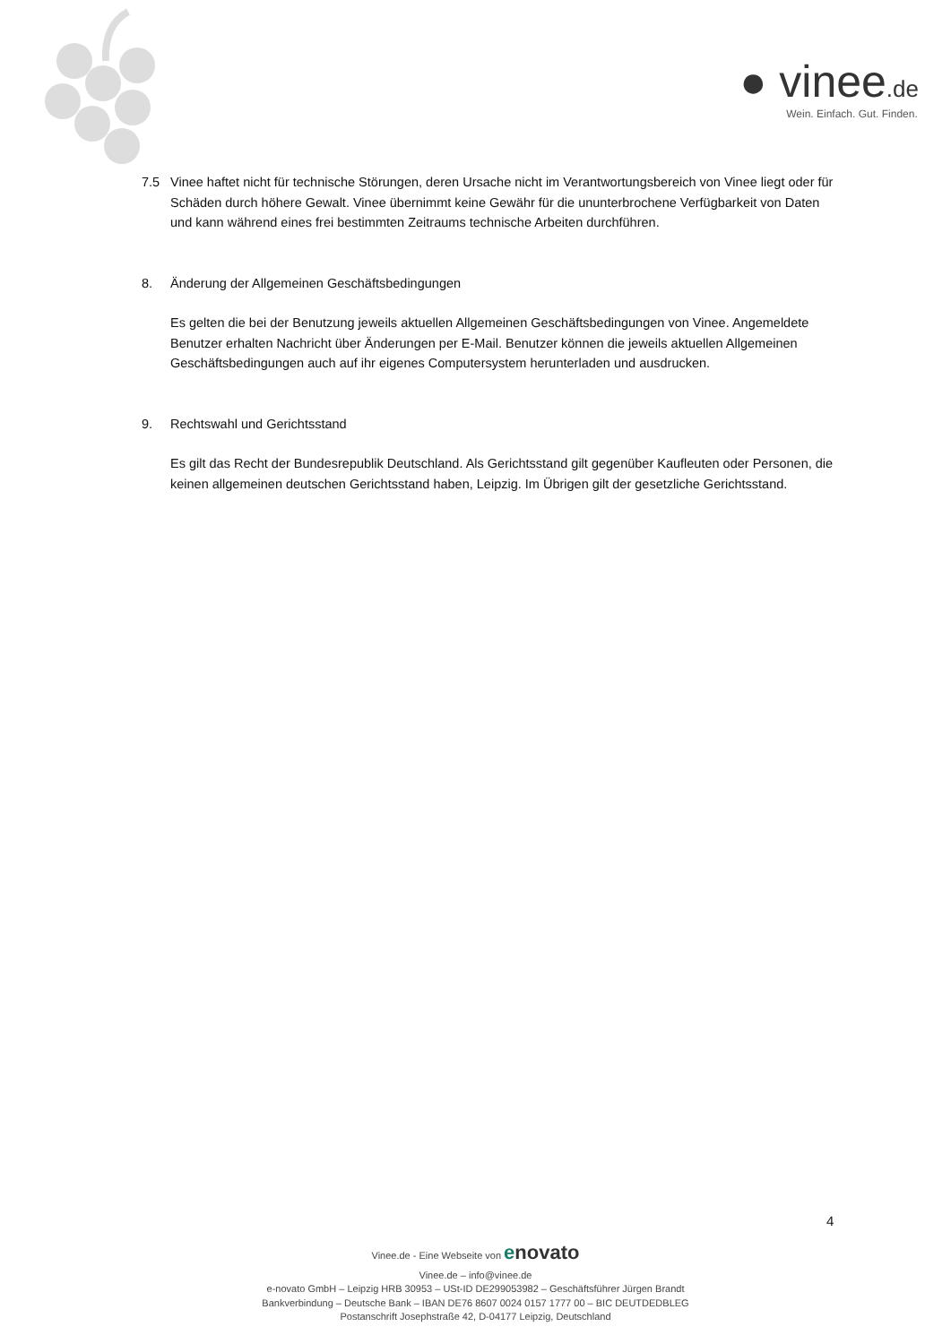● vinee.de
Wein. Einfach. Gut. Finden.
7.5 Vinee haftet nicht für technische Störungen, deren Ursache nicht im Verantwortungsbereich von Vinee liegt oder für Schäden durch höhere Gewalt. Vinee übernimmt keine Gewähr für die ununterbrochene Verfügbarkeit von Daten und kann während eines frei bestimmten Zeitraums technische Arbeiten durchführen.
8. Änderung der Allgemeinen Geschäftsbedingungen
Es gelten die bei der Benutzung jeweils aktuellen Allgemeinen Geschäftsbedingungen von Vinee. Angemeldete Benutzer erhalten Nachricht über Änderungen per E-Mail. Benutzer können die jeweils aktuellen Allgemeinen Geschäftsbedingungen auch auf ihr eigenes Computersystem herunterladen und ausdrucken.
9. Rechtswahl und Gerichtsstand
Es gilt das Recht der Bundesrepublik Deutschland. Als Gerichtsstand gilt gegenüber Kaufleuten oder Personen, die keinen allgemeinen deutschen Gerichtsstand haben, Leipzig. Im Übrigen gilt der gesetzliche Gerichtsstand.
4
Vinee.de - Eine Webseite von enovato
Vinee.de – info@vinee.de
e-novato GmbH – Leipzig HRB 30953 – USt-ID DE299053982 – Geschäftsführer Jürgen Brandt
Bankverbindung – Deutsche Bank – IBAN DE76 8607 0024 0157 1777 00 – BIC DEUTDEDBLEG
Postanschrift Josephstraße 42, D-04177 Leipzig, Deutschland